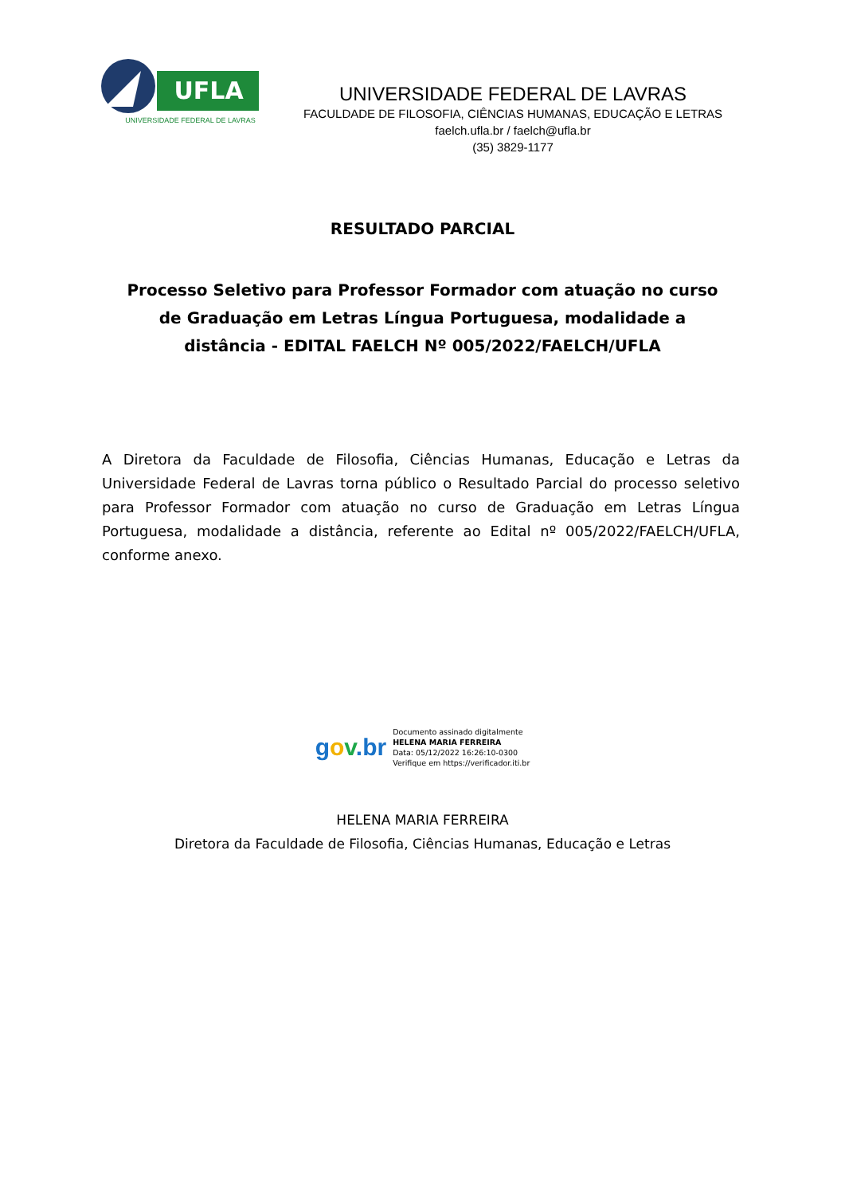UFLA
UNIVERSIDADE FEDERAL DE LAVRAS
UNIVERSIDADE FEDERAL DE LAVRAS
FACULDADE DE FILOSOFIA, CIÊNCIAS HUMANAS, EDUCAÇÃO E LETRAS
faelch.ufla.br / faelch@ufla.br
(35) 3829-1177
RESULTADO PARCIAL
Processo Seletivo para Professor Formador com atuação no curso de Graduação em Letras Língua Portuguesa, modalidade a distância - EDITAL FAELCH Nº 005/2022/FAELCH/UFLA
A Diretora da Faculdade de Filosofia, Ciências Humanas, Educação e Letras da Universidade Federal de Lavras torna público o Resultado Parcial do processo seletivo para Professor Formador com atuação no curso de Graduação em Letras Língua Portuguesa, modalidade a distância, referente ao Edital nº 005/2022/FAELCH/UFLA, conforme anexo.
gov.br
Documento assinado digitalmente
HELENA MARIA FERREIRA
Data: 05/12/2022 16:26:10-0300
Verifique em https://verificador.iti.br
HELENA MARIA FERREIRA
Diretora da Faculdade de Filosofia, Ciências Humanas, Educação e Letras